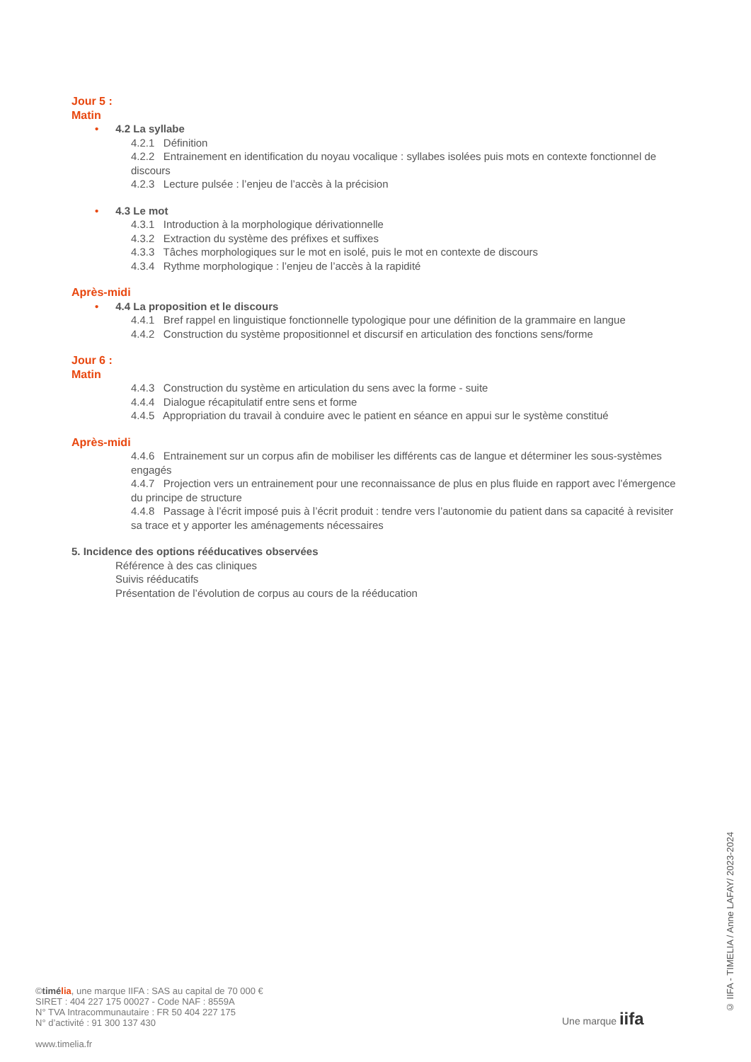Jour 5 :
Matin
• 4.2 La syllabe
4.2.1 Définition
4.2.2 Entrainement en identification du noyau vocalique : syllabes isolées puis mots en contexte fonctionnel de discours
4.2.3 Lecture pulsée : l’enjeu de l’accès à la précision
• 4.3 Le mot
4.3.1 Introduction à la morphologique dérivationnelle
4.3.2 Extraction du système des préfixes et suffixes
4.3.3 Tâches morphologiques sur le mot en isolé, puis le mot en contexte de discours
4.3.4 Rythme morphologique : l’enjeu de l’accès à la rapidité
Après-midi
• 4.4 La proposition et le discours
4.4.1 Bref rappel en linguistique fonctionnelle typologique pour une définition de la grammaire en langue
4.4.2 Construction du système propositionnel et discursif en articulation des fonctions sens/forme
Jour 6 :
Matin
4.4.3 Construction du système en articulation du sens avec la forme - suite
4.4.4 Dialogue récapitulatif entre sens et forme
4.4.5 Appropriation du travail à conduire avec le patient en séance en appui sur le système constitué
Après-midi
4.4.6 Entrainement sur un corpus afin de mobiliser les différents cas de langue et déterminer les sous-systèmes engagés
4.4.7 Projection vers un entrainement pour une reconnaissance de plus en plus fluide en rapport avec l’émergence du principe de structure
4.4.8 Passage à l’écrit imposé puis à l’écrit produit : tendre vers l’autonomie du patient dans sa capacité à revisiter sa trace et y apporter les aménagements nécessaires
5. Incidence des options rééducatives observées
Référence à des cas cliniques
Suivis rééducatifs
Présentation de l’évolution de corpus au cours de la rééducation
©timélia, une marque IIFA : SAS au capital de 70 000 €
SIRET : 404 227 175 00027 - Code NAF : 8559A
N° TVA Intracommunautaire : FR 50 404 227 175
N° d’activité : 91 300 137 430
www.timelia.fr
Une marque iifa
© IIFA - TIMELIA / Anne LAFAY/ 2023-2024